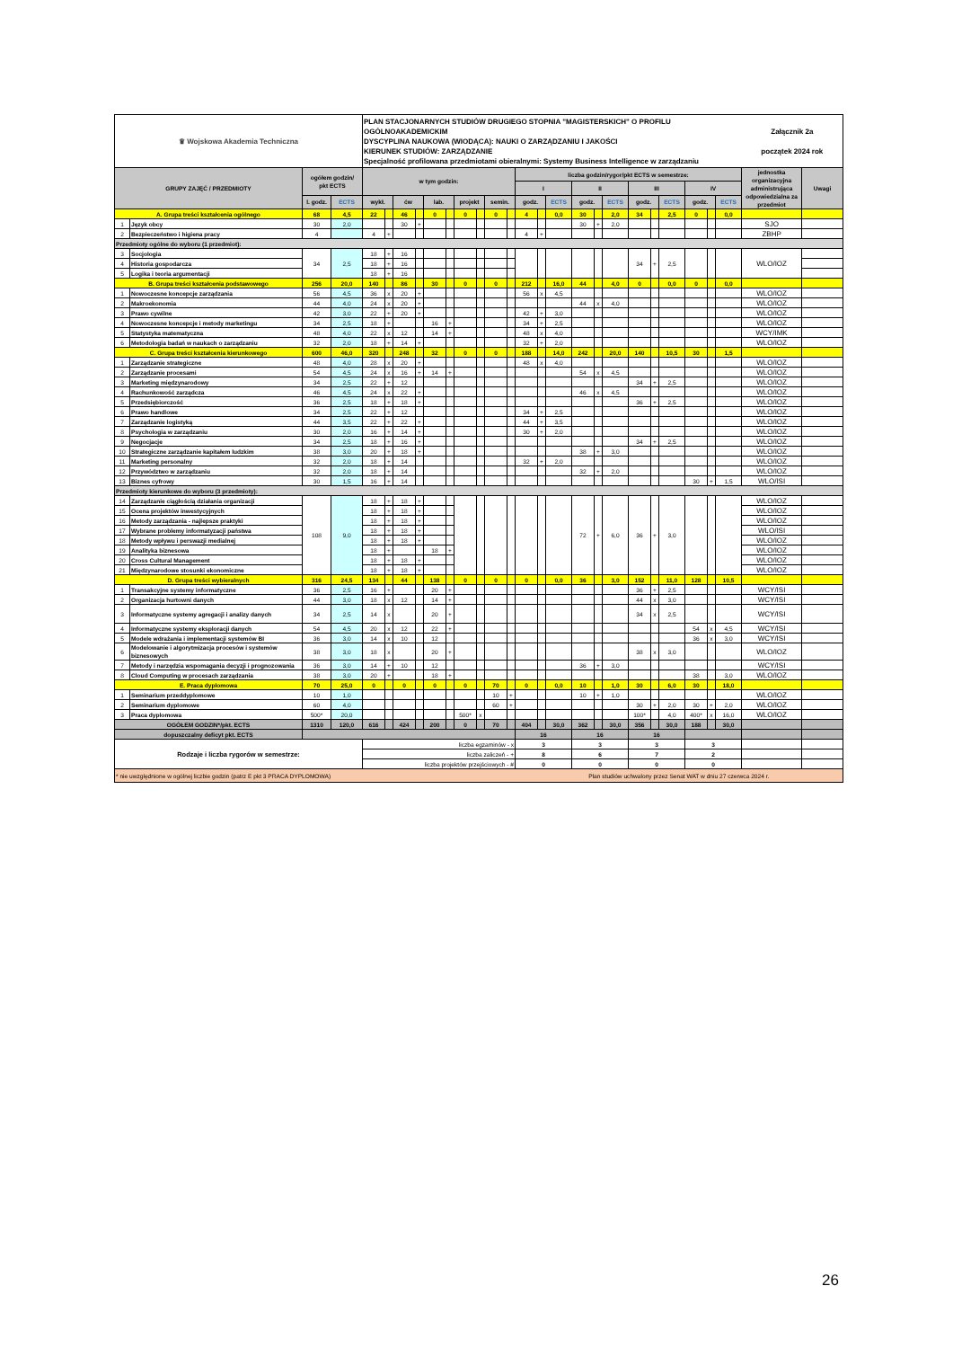| ♛ Wojskowa Akademia Techniczna | | | | PLAN STACJONARNYCH STUDIÓW DRUGIEGO STOPNIA "MAGISTERSKICH" O PROFILU OGÓLNOAKADEMICKIM DYSCYPLINA NAUKOWA (WIODĄCA): NAUKI O ZARZĄDZANIU I JAKOŚCI KIERUNEK STUDIÓW: ZARZĄDZANIE Specjalność profilowana przedmiotami obieralnymi: Systemy Business Intelligence w zarządzaniu | | | | | | | | | | | | | | | | | | | | | | Załącznik 2a początek 2024 rok | |
| GRUPY ZAJĘĆ / PRZEDMIOTY | | ogółem godzin/ pkt ECTS | | w tym godzin: | | | | | | | | | | liczba godzin/rygor/pkt ECTS w semestrze: | | | | | | | | | | | | jednostka organizacyjna administrująca odpowiedzialna za przedmiot | Uwagi |
| | | | | | | | | | | | | | | I | | | II | | | III | | | IV | | | | |
| | | l. godz. | ECTS | wykł. | | ćw | | lab. | | projekt | | semin. | | godz. | | ECTS | godz. | | ECTS | godz. | | ECTS | godz. | | ECTS | | |
| A. Grupa treści kształcenia ogólnego | | 68 | 4,5 | 22 | | 46 | | 0 | | 0 | | 0 | | 4 | | 0,0 | 30 | | 2,0 | 34 | | 2,5 | 0 | | 0,0 | | |
| 1 | Język obcy | 30 | 2,0 | | | 30 | + | | | | | | | | | | 30 | + | 2,0 | | | | | | | SJO | |
| 2 | Bezpieczeństwo i higiena pracy | 4 | | 4 | + | | | | | | | | | 4 | + | | | | | | | | | | | ZBHP | |
| Przedmioty ogólne do wyboru (1 przedmiot): | | | | | | | | | | | | | | | | | | | | | | | | | | | |
| 3 | Socjologia | 34 | 2,5 | 18 | + | 16 | | | | | | | | | | | | | | 34 | + | 2,5 | | | | WLO/IOZ | |
| 4 | Historia gospodarcza | | | 18 | + | 16 | | | | | | | | | | | | | | | | | | | | | |
| 5 | Logika i teoria argumentacji | | | 18 | + | 16 | | | | | | | | | | | | | | | | | | | | | |
| B. Grupa treści kształcenia podstawowego | | 256 | 20,0 | 140 | | 86 | | 30 | | 0 | | 0 | | 212 | | 16,0 | 44 | | 4,0 | 0 | | 0,0 | 0 | | 0,0 | | |
| 1 | Nowoczesne koncepcje zarządzania | 56 | 4,5 | 36 | x | 20 | + | | | | | | | 56 | x | 4,5 | | | | | | | | | | WLO/IOZ | |
| 2 | Makroekonomia | 44 | 4,0 | 24 | x | 20 | + | | | | | | | | | | 44 | x | 4,0 | | | | | | | WLO/IOZ | |
| 3 | Prawo cywilne | 42 | 3,0 | 22 | + | 20 | + | | | | | | | 42 | + | 3,0 | | | | | | | | | | WLO/IOZ | |
| 4 | Nowoczesne koncepcje i metody marketingu | 34 | 2,5 | 18 | + | | | 16 | + | | | | | 34 | + | 2,5 | | | | | | | | | | WLO/IOZ | |
| 5 | Statystyka matematyczna | 48 | 4,0 | 22 | x | 12 | | 14 | + | | | | | 48 | x | 4,0 | | | | | | | | | | WCY/IMK | |
| 6 | Metodologia badań w naukach o zarządzaniu | 32 | 2,0 | 18 | + | 14 | + | | | | | | | 32 | + | 2,0 | | | | | | | | | | WLO/IOZ | |
| C. Grupa treści kształcenia kierunkowego | | 600 | 46,0 | 320 | | 248 | | 32 | | 0 | | 0 | | 188 | | 14,0 | 242 | | 20,0 | 140 | | 10,5 | 30 | | 1,5 | | |
| 1 | Zarządzanie strategiczne | 48 | 4,0 | 28 | x | 20 | + | | | | | | | 48 | x | 4,0 | | | | | | | | | | WLO/IOZ | |
| 2 | Zarządzanie procesami | 54 | 4,5 | 24 | x | 16 | + | 14 | + | | | | | | | | 54 | x | 4,5 | | | | | | | WLO/IOZ | |
| 3 | Marketing międzynarodowy | 34 | 2,5 | 22 | + | 12 | | | | | | | | | | | | | | 34 | + | 2,5 | | | | WLO/IOZ | |
| 4 | Rachunkowość zarządcza | 46 | 4,5 | 24 | x | 22 | + | | | | | | | | | | 46 | x | 4,5 | | | | | | | WLO/IOZ | |
| 5 | Przedsiębiorczość | 36 | 2,5 | 18 | + | 18 | + | | | | | | | | | | | | | 36 | + | 2,5 | | | | WLO/IOZ | |
| 6 | Prawo handlowe | 34 | 2,5 | 22 | + | 12 | | | | | | | | 34 | + | 2,5 | | | | | | | | | | WLO/IOZ | |
| 7 | Zarządzanie logistyką | 44 | 3,5 | 22 | + | 22 | + | | | | | | | 44 | + | 3,5 | | | | | | | | | | WLO/IOZ | |
| 8 | Psychologia w zarządzaniu | 30 | 2,0 | 16 | + | 14 | + | | | | | | | 30 | + | 2,0 | | | | | | | | | | WLO/IOZ | |
| 9 | Negocjacje | 34 | 2,5 | 18 | + | 16 | + | | | | | | | | | | | | | 34 | + | 2,5 | | | | WLO/IOZ | |
| 10 | Strategiczne zarządzanie kapitałem ludzkim | 38 | 3,0 | 20 | + | 18 | + | | | | | | | | | | 38 | + | 3,0 | | | | | | | WLO/IOZ | |
| 11 | Marketing personalny | 32 | 2,0 | 18 | + | 14 | | | | | | | | 32 | + | 2,0 | | | | | | | | | | WLO/IOZ | |
| 12 | Przywództwo w zarządzaniu | 32 | 2,0 | 18 | + | 14 | | | | | | | | | | | 32 | + | 2,0 | | | | | | | WLO/IOZ | |
| 13 | Biznes cyfrowy | 30 | 1,5 | 16 | + | 14 | | | | | | | | | | | | | | | | | 30 | + | 1,5 | WLO/ISI | |
| Przedmioty kierunkowe do wyboru (3 przedmioty): | | | | | | | | | | | | | | | | | | | | | | | | | | | |
| 14 | Zarządzanie ciągłością działania organizacji | 108 | 9,0 | 18 | + | 18 | + | | | | | | | | | | 72 | + | 6,0 | 36 | + | 3,0 | | | | WLO/IOZ | |
| 15 | Ocena projektów inwestycyjnych | | | 18 | + | 18 | + | | | | | | | | | | | | | | | | | | | WLO/IOZ | |
| 16 | Metody zarządzania - najlepsze praktyki | | | 18 | + | 18 | + | | | | | | | | | | | | | | | | | | | WLO/IOZ | |
| 17 | Wybrane problemy informatyzacji państwa | | | 18 | + | 18 | + | | | | | | | | | | | | | | | | | | | WLO/ISI | |
| 18 | Metody wpływu i perswazji medialnej | | | 18 | + | 18 | + | | | | | | | | | | | | | | | | | | | WLO/IOZ | |
| 19 | Analityka biznesowa | | | 18 | + | | | 18 | + | | | | | | | | | | | | | | | | | WLO/IOZ | |
| 20 | Cross Cultural Management | | | 18 | + | 18 | + | | | | | | | | | | | | | | | | | | | WLO/IOZ | |
| 21 | Międzynarodowe stosunki ekonomiczne | | | 18 | + | 18 | + | | | | | | | | | | | | | | | | | | | WLO/IOZ | |
| D. Grupa treści wybieralnych | | 316 | 24,5 | 134 | | 44 | | 138 | | 0 | | 0 | | 0 | | 0,0 | 36 | | 3,0 | 152 | | 11,0 | 128 | | 10,5 | | |
| 1 | Transakcyjne systemy informatyczne | 36 | 2,5 | 16 | + | | | 20 | + | | | | | | | | | | | 36 | + | 2,5 | | | | WCY/ISI | |
| 2 | Organizacja hurtowni danych | 44 | 3,0 | 18 | x | 12 | | 14 | + | | | | | | | | | | | 44 | x | 3,0 | | | | WCY/ISI | |
| 3 | Informatyczne systemy agregacji i analizy danych | 34 | 2,5 | 14 | x | | | 20 | + | | | | | | | | | | | 34 | x | 2,5 | | | | WCY/ISI | |
| 4 | Informatyczne systemy eksploracji danych | 54 | 4,5 | 20 | x | 12 | | 22 | + | | | | | | | | | | | | | | 54 | x | 4,5 | WCY/ISI | |
| 5 | Modele wdrażania i implementacji systemów BI | 36 | 3,0 | 14 | x | 10 | | 12 | | | | | | | | | | | | | | | 36 | x | 3,0 | WCY/ISI | |
| 6 | Modelowanie i algorytmizacja procesów i systemów biznesowych | 38 | 3,0 | 18 | x | | | 20 | + | | | | | | | | | | | 38 | x | 3,0 | | | | WLO/IOZ | |
| 7 | Metody i narzędzia wspomagania decyzji i prognozowania | 36 | 3,0 | 14 | + | 10 | | 12 | | | | | | | | | 36 | + | 3,0 | | | | | | | WCY/ISI | |
| 8 | Cloud Computing w procesach zarządzania | 38 | 3,0 | 20 | + | | | 18 | + | | | | | | | | | | | | | | 38 | | 3,0 | WLO/IOZ | |
| E. Praca dyplomowa | | 70 | 25,0 | 0 | | 0 | | 0 | | 0 | | 70 | | 0 | | 0,0 | 10 | | 1,0 | 30 | | 6,0 | 30 | | 18,0 | | |
| 1 | Seminarium przeddyplomowe | 10 | 1,0 | | | | | | | | | 10 | + | | | | 10 | + | 1,0 | | | | | | | WLO/IOZ | |
| 2 | Seminarium dyplomowe | 60 | 4,0 | | | | | | | | | 60 | + | | | | | | | 30 | + | 2,0 | 30 | + | 2,0 | WLO/IOZ | |
| 3 | Praca dyplomowa | 500* | 20,0 | | | | | | | 500* | x | | | | | | | | | 100* | | 4,0 | 400* | x | 16,0 | WLO/IOZ | |
| OGÓŁEM GODZIN*/pkt. ECTS | | 1310 | 120,0 | 616 | | 424 | | 200 | | 0 | | 70 | | 404 | | 30,0 | 362 | | 30,0 | 356 | | 30,0 | 188 | | 30,0 | | |
| dopuszczalny deficyt pkt. ECTS | | | | | | | | | | | | | | 16 | | | 16 | | | 16 | | | | | | | |
| Rodzaje i liczba rygorów w semestrze: | | | | liczba egzaminów - x | | | | | | | | | | 3 | | | 3 | | | 3 | | | 3 | | | | |
| | | | | liczba zaliczeń - + | | | | | | | | | | 8 | | | 6 | | | 7 | | | 2 | | | | |
| | | | | liczba projektów przejściowych - # | | | | | | | | | | 0 | | | 0 | | | 0 | | | 0 | | | | |
| * nie uwzględnione w ogólnej liczbie godzin (patrz E pkt 3 PRACA DYPLOMOWA) | | | | | | | | | | | | | | Plan studiów uchwalony przez Senat WAT w dniu 27 czerwca 2024 r. | | | | | | | | | | | | | |
26